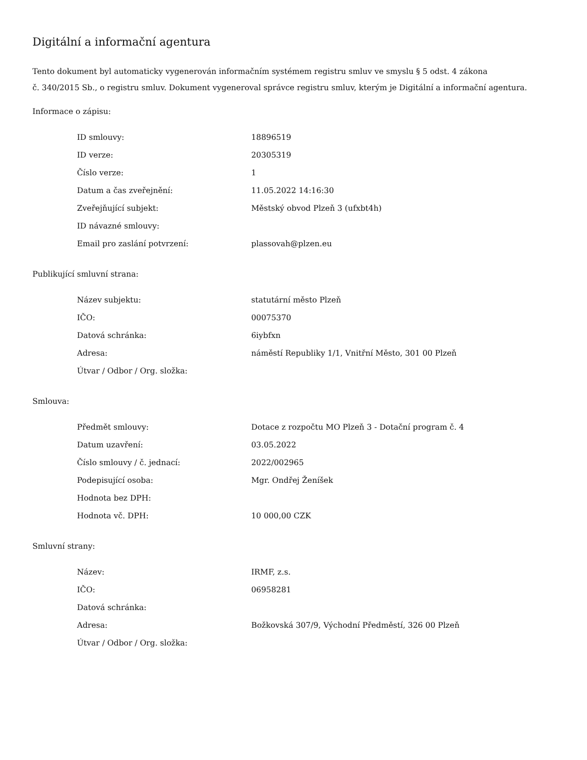Digitální a informační agentura
Tento dokument byl automaticky vygenerován informačním systémem registru smluv ve smyslu § 5 odst. 4 zákona
č. 340/2015 Sb., o registru smluv. Dokument vygeneroval správce registru smluv, kterým je Digitální a informační agentura.
Informace o zápisu:
| ID smlouvy: | 18896519 |
| ID verze: | 20305319 |
| Číslo verze: | 1 |
| Datum a čas zveřejnění: | 11.05.2022 14:16:30 |
| Zveřejňující subjekt: | Městský obvod Plzeň 3 (ufxbt4h) |
| ID návazné smlouvy: | |
| Email pro zaslání potvrzení: | plassovah@plzen.eu |
Publikující smluvní strana:
| Název subjektu: | statutární město Plzeň |
| IČO: | 00075370 |
| Datová schránka: | 6iybfxn |
| Adresa: | náměstí Republiky 1/1, Vnitřní Město, 301 00 Plzeň |
| Útvar / Odbor / Org. složka: | |
Smlouva:
| Předmět smlouvy: | Dotace z rozpočtu MO Plzeň 3 - Dotační program č. 4 |
| Datum uzavření: | 03.05.2022 |
| Číslo smlouvy / č. jednací: | 2022/002965 |
| Podepisující osoba: | Mgr. Ondřej Ženíšek |
| Hodnota bez DPH: | |
| Hodnota vč. DPH: | 10 000,00 CZK |
Smluvní strany:
| Název: | IRMF, z.s. |
| IČO: | 06958281 |
| Datová schránka: | |
| Adresa: | Božkovská 307/9, Východní Předměstí, 326 00 Plzeň |
| Útvar / Odbor / Org. složka: | |